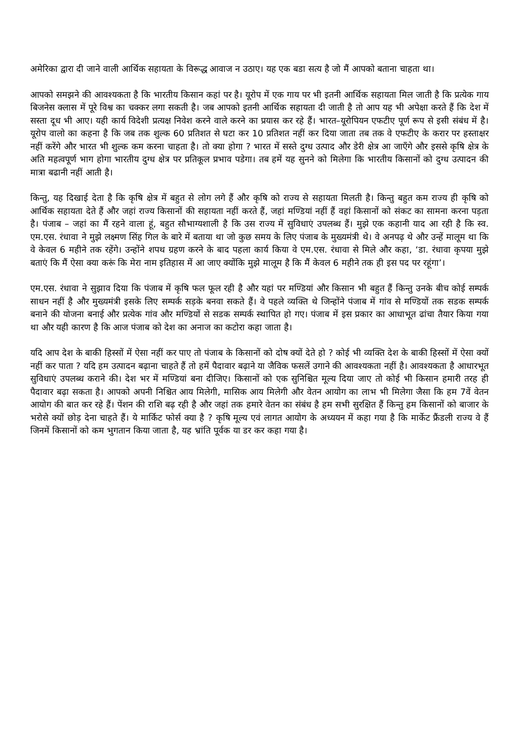अमेरिका द्वारा दी जाने वाली आर्थिक सहायता के विरूद्ध आवाज न उठाए। यह एक बडा सत्य है जो मैं आपको बताना चाहता था।
आपको समझने की आवश्यकता है कि भारतीय किसान कहां पर है। यूरोप में एक गाय पर भी इतनी आर्थिक सहायता मिल जाती है कि प्रत्येक गाय बिजनेस क्लास में पूरे विश्व का चक्कर लगा सकती है। जब आपको इतनी आर्थिक सहायता दी जाती है तो आप यह भी अपेक्षा करते हैं कि देश में सस्ता दूध भी आए। यही कार्य विदेशी प्रत्यक्ष निवेश करने वाले करने का प्रयास कर रहे हैं। भारत–यूरोपियन एफटीए पूर्ण रूप से इसी संबंध में है। यूरोप वालो का कहना है कि जब तक शुल्क 60 प्रतिशत से घटा कर 10 प्रतिशत नहीं कर दिया जाता तब तक वे एफटीए के करार पर हस्ताक्षर नहीं करेंगे और भारत भी शुल्क कम करना चाहता है। तो क्या होगा ? भारत में सस्ते दुग्ध उत्पाद और डेरी क्षेत्र आ जाएँगे और इससे कृषि क्षेत्र के अति महत्वपूर्ण भाग होगा भारतीय दुग्ध क्षेत्र पर प्रतिकूल प्रभाव पडेगा। तब हमें यह सुनने को मिलेगा कि भारतीय किसानों को दुग्ध उत्पादन की मात्रा बढानी नहीं आती है।
किन्तु, यह दिखाई देता है कि कृषि क्षेत्र में बहुत से लोग लगे हैं और कृषि को राज्य से सहायता मिलती है। किन्तु बहुत कम राज्य ही कृषि को आर्थिक सहायता देते हैं और जहां राज्य किसानों की सहायता नहीं करते हैं, जहां मण्डियां नहीं हैं वहां किसानों को संकट का सामना करना पड़ता है। पंजाब – जहां का मैं रहने वाला हूं, बहुत सौभाग्यशाली है कि उस राज्य में सुविधाएं उपलब्ध हैं। मुझे एक कहानी याद आ रही है कि स्व. एम.एस. रंधावा ने मुझे लक्ष्मण सिंह गिल के बारे में बताया था जो कुछ समय के लिए पंजाब के मुख्यमंत्री थे। वे अनपढ़ थे और उन्हें मालूम था कि वे केवल 6 महीने तक रहेंगे। उन्होंने शपथ ग्रहण करने के बाद पहला कार्य किया वे एम.एस. रंधावा से मिले और कहा, ‘डा. रंधावा कृपया मुझे बताएं कि मैं ऐसा क्या करूं कि मेरा नाम इतिहास में आ जाए क्योंकि मुझे मालूम है कि मैं केवल 6 महीने तक ही इस पद पर रहूंगा’।
एम.एस. रंधावा ने सुझाव दिया कि पंजाब में कृषि फल फूल रही है और यहां पर मण्डियां और किसान भी बहुत हैं किन्तु उनके बीच कोई सम्पर्क साधन नहीं है और मुख्यमंत्री इसके लिए सम्पर्क सड़के बनवा सकते हैं। वे पहले व्यक्ति थे जिन्होंने पंजाब में गांव से मण्डियों तक सडक सम्पर्क बनाने की योजना बनाई और प्रत्येक गांव और मण्डियों से सडक सम्पर्क स्थापित हो गए। पंजाब में इस प्रकार का आधाभूत ढांचा तैयार किया गया था और यही कारण है कि आज पंजाब को देश का अनाज का कटोरा कहा जाता है।
यदि आप देश के बाकी हिस्सों में ऐसा नहीं कर पाए तो पंजाब के किसानों को दोष क्यों देते हो ? कोई भी व्यक्ति देश के बाकी हिस्सों में ऐसा क्यों नहीं कर पाता ? यदि हम उत्पादन बढ़ाना चाहते हैं तो हमें पैदावार बढ़ाने या जैविक फसलें उगाने की आवश्यकता नहीं है। आवश्यकता है आधारभूत सुविधाएं उपलब्ध कराने की। देश भर में मण्डियां बना दीजिए। किसानों को एक सुनिश्चित मूल्य दिया जाए तो कोई भी किसान हमारी तरह ही पैदावार बढ़ा सकता है। आपको अपनी निश्चित आय मिलेगी, मासिक आय मिलेगी और वेतन आयोग का लाभ भी मिलेगा जैसा कि हम 7वें वेतन आयोग की बात कर रहे हैं। पेंशन की राशि बढ़ रही है और जहां तक हमारे वेतन का संबंध है हम सभी सुरक्षित हैं किन्तु हम किसानों को बाजार के भरोसे क्यों छोड़ देना चाहते हैं। ये मार्किट फोर्स क्या है ? कृषि मूल्य एवं लागत आयोग के अध्ययन में कहा गया है कि मार्केट फ्रैंडली राज्य वे हैं जिनमें किसानों को कम भुगतान किया जाता है, यह भ्रांति पूर्वक या डर कर कहा गया है।